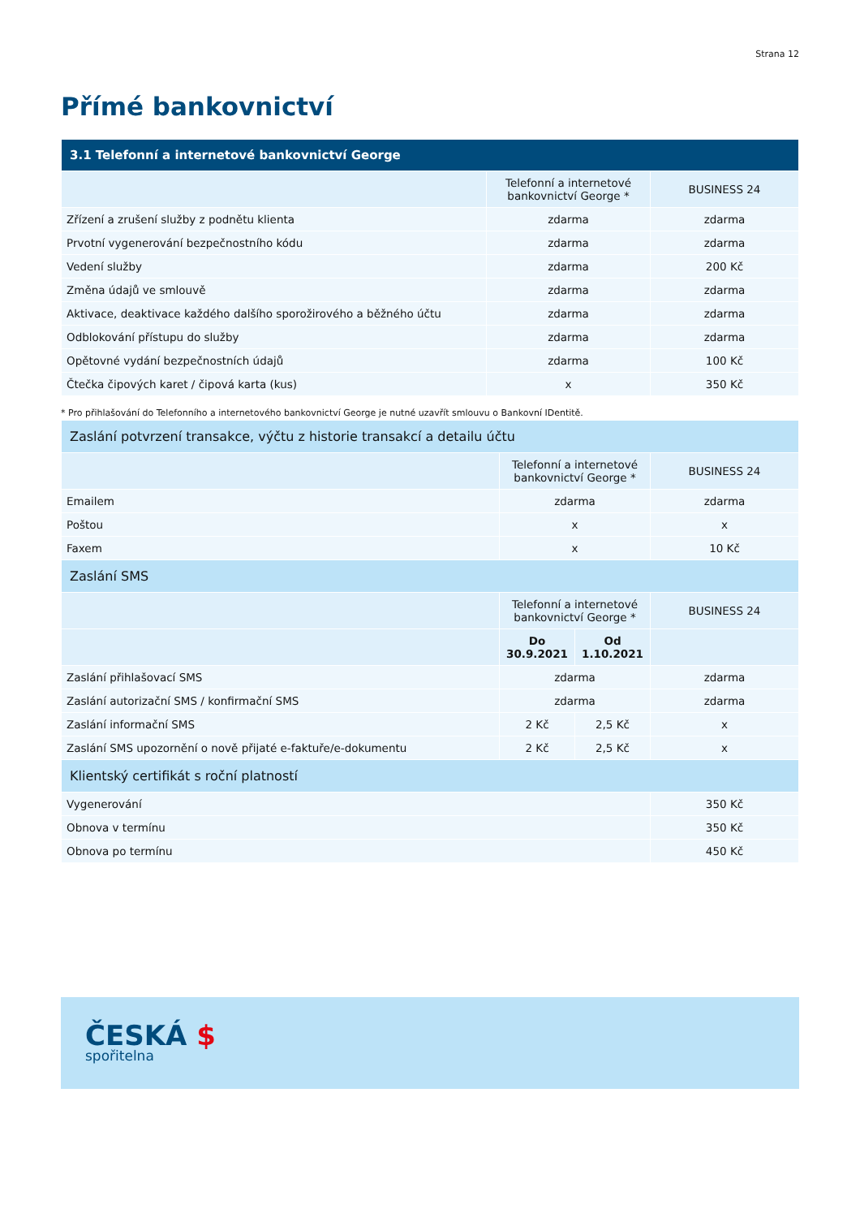Strana 12
Přímé bankovnictví
| 3.1 Telefonní a internetové bankovnictví George | | |
| | Telefonní a internetové bankovnictví George * | BUSINESS 24 |
| Zřízení a zrušení služby z podnětu klienta | zdarma | zdarma |
| Prvotní vygenerování bezpečnostního kódu | zdarma | zdarma |
| Vedení služby | zdarma | 200 Kč |
| Změna údajů ve smlouvě | zdarma | zdarma |
| Aktivace, deaktivace každého dalšího sporožirového a běžného účtu | zdarma | zdarma |
| Odblokování přístupu do služby | zdarma | zdarma |
| Opětovné vydání bezpečnostních údajů | zdarma | 100 Kč |
| Čtečka čipových karet / čipová karta (kus) | x | 350 Kč |
* Pro přihlašování do Telefonního a internetového bankovnictví George je nutné uzavřít smlouvu o Bankovní IDentitě.
| Zaslání potvrzení transakce, výčtu z historie transakcí a detailu účtu | | | |
| | Telefonní a internetové bankovnictví George * | | BUSINESS 24 |
| Emailem | zdarma | | zdarma |
| Poštou | x | | x |
| Faxem | x | | 10 Kč |
| Zaslání SMS | | | |
| | Telefonní a internetové bankovnictví George * | | BUSINESS 24 |
| | Do 30.9.2021 | Od 1.10.2021 | |
| Zaslání přihlašovací SMS | zdarma | | zdarma |
| Zaslání autorizační SMS / konfirmační SMS | zdarma | | zdarma |
| Zaslání informační SMS | 2 Kč | 2,5 Kč | x |
| Zaslání SMS upozornění o nově přijaté e-faktuře/e-dokumentu | 2 Kč | 2,5 Kč | x |
| Klientský certifikát s roční platností | | | |
| Vygenerování | | | 350 Kč |
| Obnova v termínu | | | 350 Kč |
| Obnova po termínu | | | 450 Kč |
ČESKÁ $
spořitelna